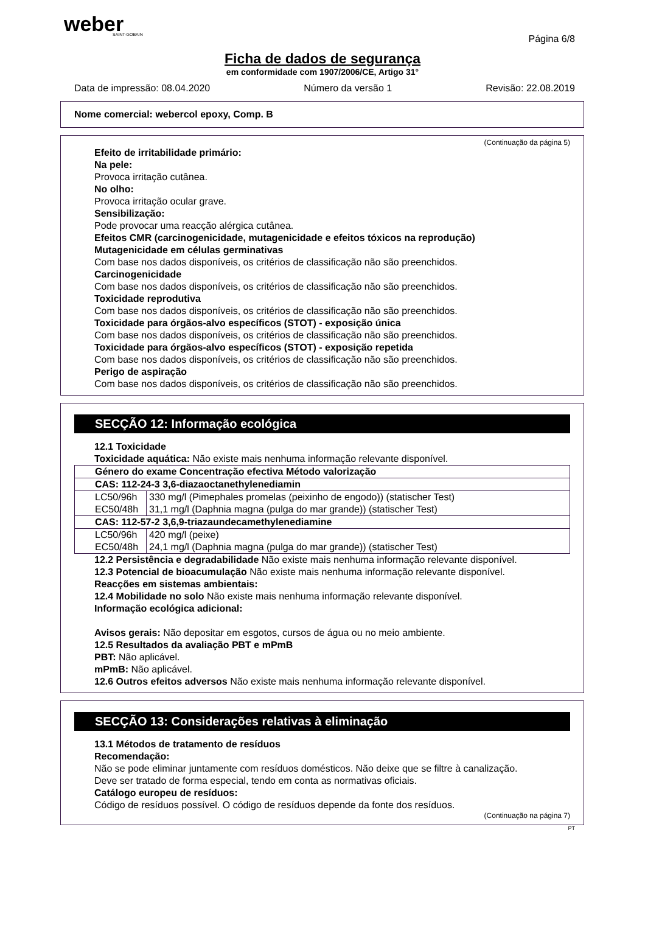weber
SAINT-GOBAIN
Página 6/8
Ficha de dados de segurança
em conformidade com 1907/2006/CE, Artigo 31°
Data de impressão: 08.04.2020 Número da versão 1 Revisão: 22.08.2019
Nome comercial: webercol epoxy, Comp. B
(Continuação da página 5)
Efeito de irritabilidade primário:
Na pele:
Provoca irritação cutânea.
No olho:
Provoca irritação ocular grave.
Sensibilização:
Pode provocar uma reacção alérgica cutânea.
Efeitos CMR (carcinogenicidade, mutagenicidade e efeitos tóxicos na reprodução)
Mutagenicidade em células germinativas
Com base nos dados disponíveis, os critérios de classificação não são preenchidos.
Carcinogenicidade
Com base nos dados disponíveis, os critérios de classificação não são preenchidos.
Toxicidade reprodutiva
Com base nos dados disponíveis, os critérios de classificação não são preenchidos.
Toxicidade para órgãos-alvo específicos (STOT) - exposição única
Com base nos dados disponíveis, os critérios de classificação não são preenchidos.
Toxicidade para órgãos-alvo específicos (STOT) - exposição repetida
Com base nos dados disponíveis, os critérios de classificação não são preenchidos.
Perigo de aspiração
Com base nos dados disponíveis, os critérios de classificação não são preenchidos.
SECÇÃO 12: Informação ecológica
12.1 Toxicidade
Toxicidade aquática: Não existe mais nenhuma informação relevante disponível.
| Género do exame Concentração efectiva Método valorização | |
| --- | --- |
| CAS: 112-24-3 3,6-diazaoctanethylenediamin | |
| LC50/96h | 330 mg/l (Pimephales promelas (peixinho de engodo)) (statischer Test) |
| EC50/48h | 31,1 mg/l (Daphnia magna (pulga do mar grande)) (statischer Test) |
| CAS: 112-57-2 3,6,9-triazaundecamethylenediamine | |
| LC50/96h | 420 mg/l (peixe) |
| EC50/48h | 24,1 mg/l (Daphnia magna (pulga do mar grande)) (statischer Test) |
12.2 Persistência e degradabilidade Não existe mais nenhuma informação relevante disponível.
12.3 Potencial de bioacumulação Não existe mais nenhuma informação relevante disponível.
Reacções em sistemas ambientais:
12.4 Mobilidade no solo Não existe mais nenhuma informação relevante disponível.
Informação ecológica adicional:
Avisos gerais: Não depositar em esgotos, cursos de água ou no meio ambiente.
12.5 Resultados da avaliação PBT e mPmB
PBT: Não aplicável.
mPmB: Não aplicável.
12.6 Outros efeitos adversos Não existe mais nenhuma informação relevante disponível.
SECÇÃO 13: Considerações relativas à eliminação
13.1 Métodos de tratamento de resíduos
Recomendação:
Não se pode eliminar juntamente com resíduos domésticos. Não deixe que se filtre à canalização.
Deve ser tratado de forma especial, tendo em conta as normativas oficiais.
Catálogo europeu de resíduos:
Código de resíduos possível. O código de resíduos depende da fonte dos resíduos.
(Continuação na página 7)
PT